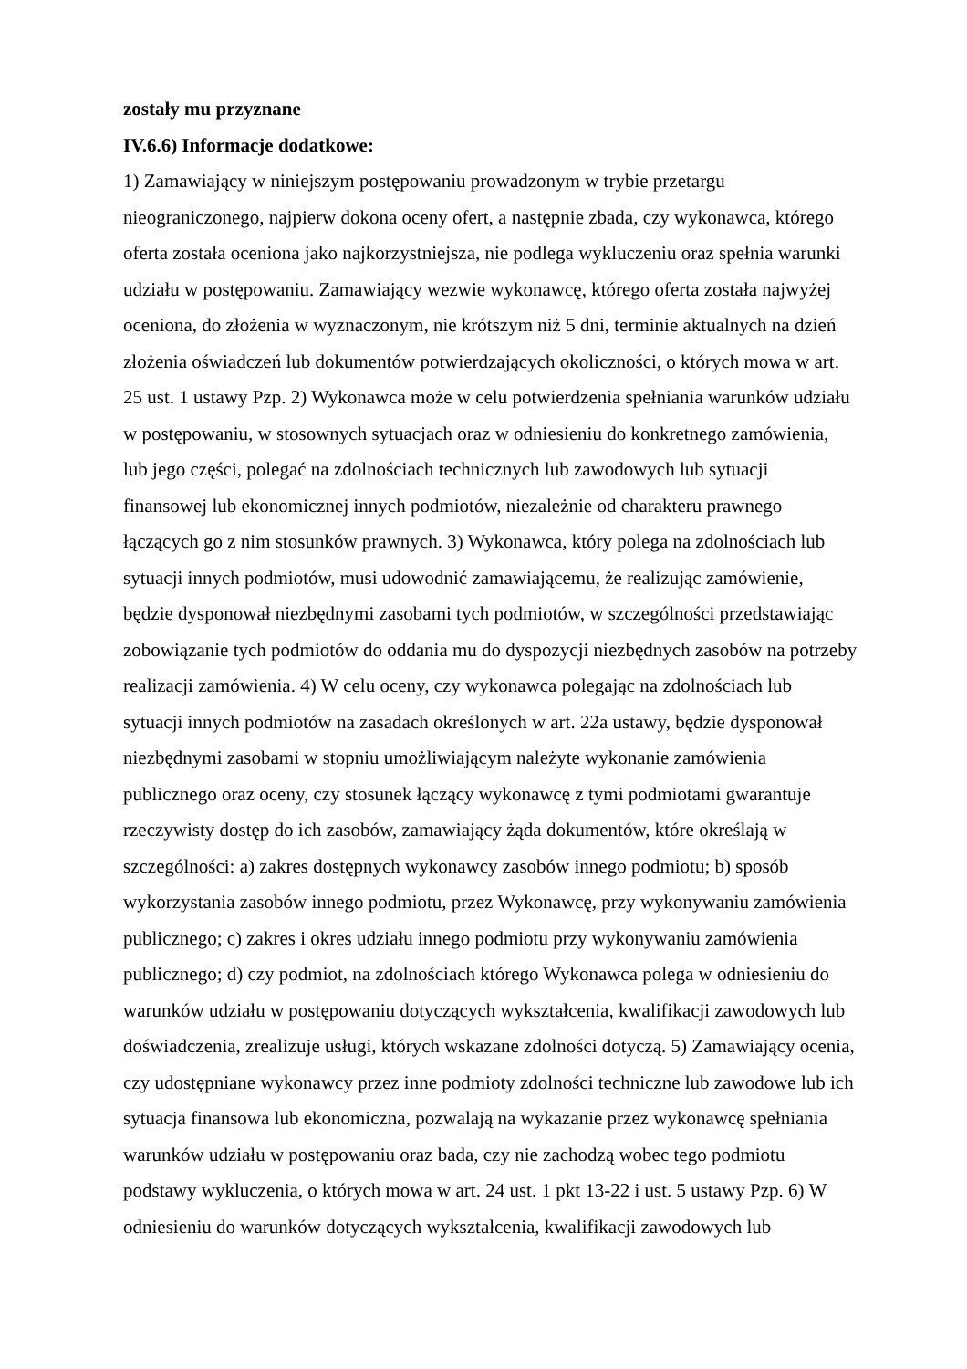zostały mu przyznane
IV.6.6) Informacje dodatkowe:
1) Zamawiający w niniejszym postępowaniu prowadzonym w trybie przetargu
nieograniczonego, najpierw dokona oceny ofert, a następnie zbada, czy wykonawca, którego
oferta została oceniona jako najkorzystniejsza, nie podlega wykluczeniu oraz spełnia warunki
udziału w postępowaniu. Zamawiający wezwie wykonawcę, którego oferta została najwyżej
oceniona, do złożenia w wyznaczonym, nie krótszym niż 5 dni, terminie aktualnych na dzień
złożenia oświadczeń lub dokumentów potwierdzających okoliczności, o których mowa w art.
25 ust. 1 ustawy Pzp. 2) Wykonawca może w celu potwierdzenia spełniania warunków udziału
w postępowaniu, w stosownych sytuacjach oraz w odniesieniu do konkretnego zamówienia,
lub jego części, polegać na zdolnościach technicznych lub zawodowych lub sytuacji
finansowej lub ekonomicznej innych podmiotów, niezależnie od charakteru prawnego
łączących go z nim stosunków prawnych. 3) Wykonawca, który polega na zdolnościach lub
sytuacji innych podmiotów, musi udowodnić zamawiającemu, że realizując zamówienie,
będzie dysponował niezbędnymi zasobami tych podmiotów, w szczególności przedstawiając
zobowiązanie tych podmiotów do oddania mu do dyspozycji niezbędnych zasobów na potrzeby
realizacji zamówienia. 4) W celu oceny, czy wykonawca polegając na zdolnościach lub
sytuacji innych podmiotów na zasadach określonych w art. 22a ustawy, będzie dysponował
niezbędnymi zasobami w stopniu umożliwiającym należyte wykonanie zamówienia
publicznego oraz oceny, czy stosunek łączący wykonawcę z tymi podmiotami gwarantuje
rzeczywisty dostęp do ich zasobów, zamawiający żąda dokumentów, które określają w
szczególności: a) zakres dostępnych wykonawcy zasobów innego podmiotu; b) sposób
wykorzystania zasobów innego podmiotu, przez Wykonawcę, przy wykonywaniu zamówienia
publicznego; c) zakres i okres udziału innego podmiotu przy wykonywaniu zamówienia
publicznego; d) czy podmiot, na zdolnościach którego Wykonawca polega w odniesieniu do
warunków udziału w postępowaniu dotyczących wykształcenia, kwalifikacji zawodowych lub
doświadczenia, zrealizuje usługi, których wskazane zdolności dotyczą. 5) Zamawiający ocenia,
czy udostępniane wykonawcy przez inne podmioty zdolności techniczne lub zawodowe lub ich
sytuacja finansowa lub ekonomiczna, pozwalają na wykazanie przez wykonawcę spełniania
warunków udziału w postępowaniu oraz bada, czy nie zachodzą wobec tego podmiotu
podstawy wykluczenia, o których mowa w art. 24 ust. 1 pkt 13-22 i ust. 5 ustawy Pzp. 6) W
odniesieniu do warunków dotyczących wykształcenia, kwalifikacji zawodowych lub